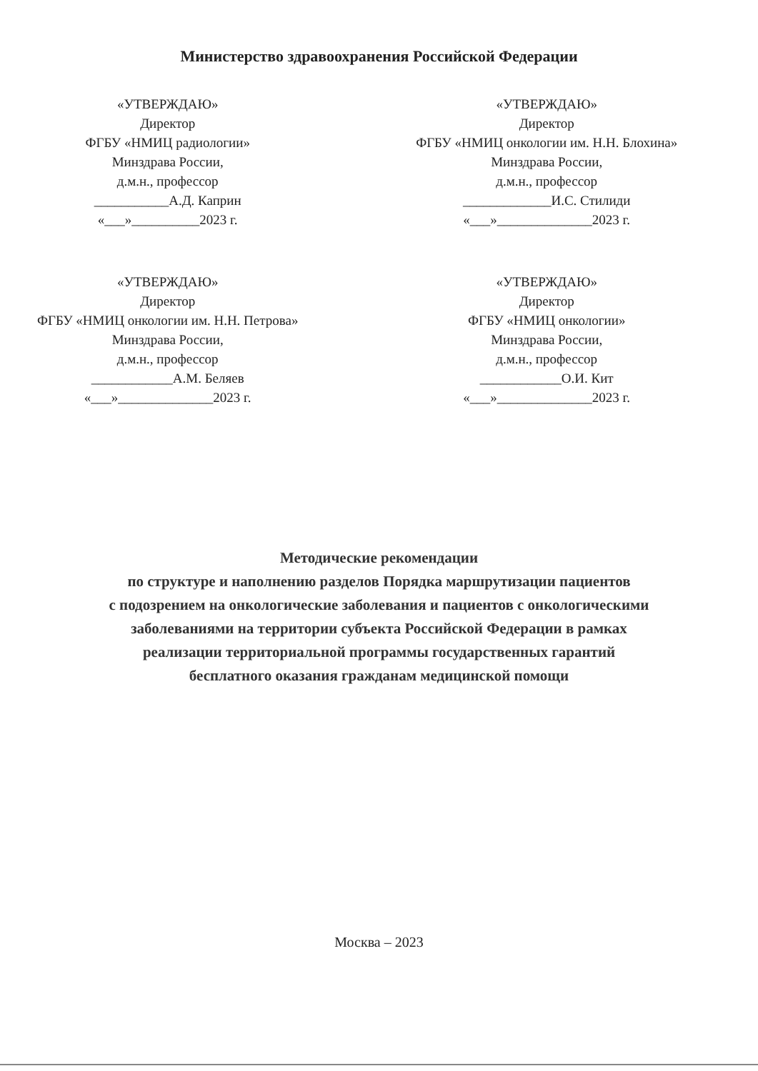Министерство здравоохранения Российской Федерации
«УТВЕРЖДАЮ»
Директор
ФГБУ «НМИЦ радиологии»
Минздрава России,
д.м.н., профессор
___________А.Д. Каприн
«___»__________2023 г.
«УТВЕРЖДАЮ»
Директор
ФГБУ «НМИЦ онкологии им. Н.Н. Блохина»
Минздрава России,
д.м.н., профессор
_____________И.С. Стилиди
«___»______________2023 г.
«УТВЕРЖДАЮ»
Директор
ФГБУ «НМИЦ онкологии им. Н.Н. Петрова»
Минздрава России,
д.м.н., профессор
____________А.М. Беляев
«___»______________2023 г.
«УТВЕРЖДАЮ»
Директор
ФГБУ «НМИЦ онкологии»
Минздрава России,
д.м.н., профессор
____________О.И. Кит
«___»______________2023 г.
Методические рекомендации
по структуре и наполнению разделов Порядка маршрутизации пациентов
с подозрением на онкологические заболевания и пациентов с онкологическими
заболеваниями на территории субъекта Российской Федерации в рамках
реализации территориальной программы государственных гарантий
бесплатного оказания гражданам медицинской помощи
Москва – 2023